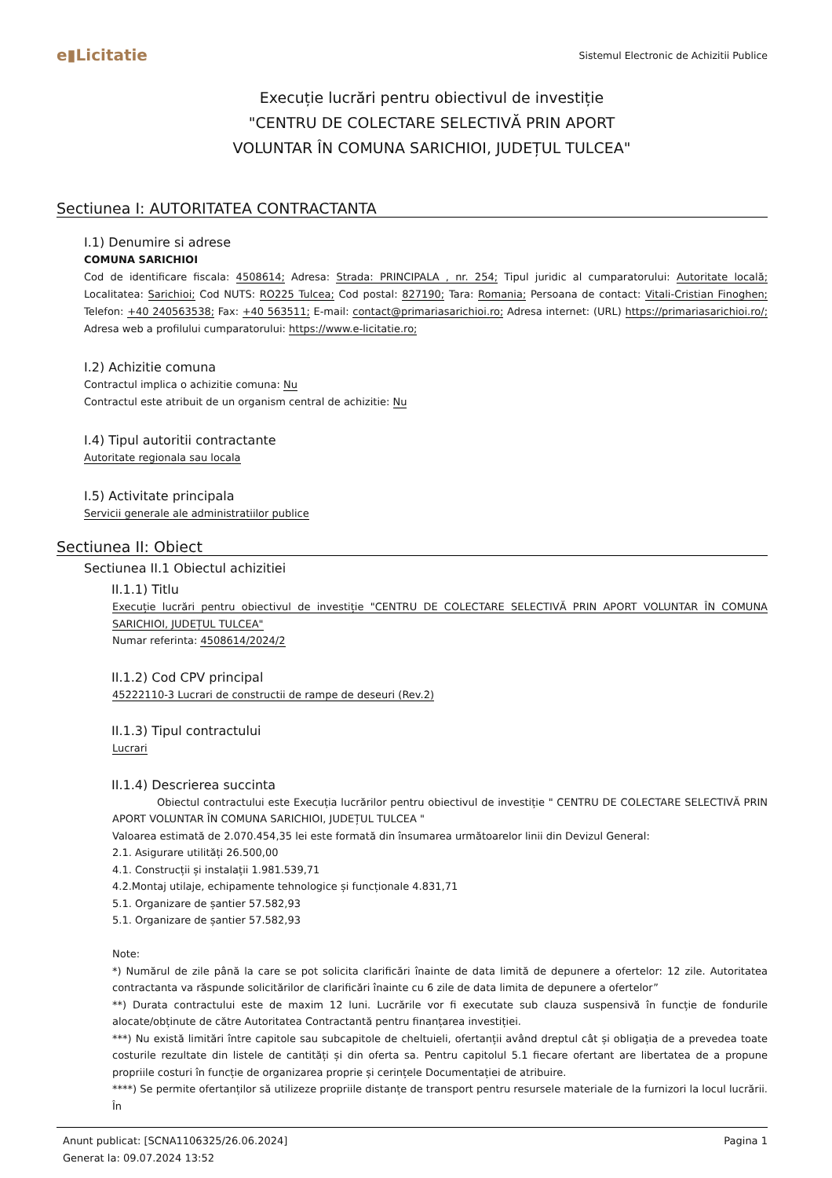e▮Licitatie Sistemul Electronic de Achizitii Publice
Execuție lucrări pentru obiectivul de investiție "CENTRU DE COLECTARE SELECTIVĂ PRIN APORT VOLUNTAR ÎN COMUNA SARICHIOI, JUDEȚUL TULCEA"
Sectiunea I: AUTORITATEA CONTRACTANTA
I.1) Denumire si adrese
COMUNA SARICHIOI
Cod de identificare fiscala: 4508614; Adresa: Strada: PRINCIPALA , nr. 254; Tipul juridic al cumparatorului: Autoritate locală; Localitatea: Sarichioi; Cod NUTS: RO225 Tulcea; Cod postal: 827190; Tara: Romania; Persoana de contact: Vitali-Cristian Finoghen; Telefon: +40 240563538; Fax: +40 563511; E-mail: contact@primariasarichioi.ro; Adresa internet: (URL) https://primariasarichioi.ro/; Adresa web a profilului cumparatorului: https://www.e-licitatie.ro;
I.2) Achizitie comuna
Contractul implica o achizitie comuna: Nu
Contractul este atribuit de un organism central de achizitie: Nu
I.4) Tipul autoritii contractante
Autoritate regionala sau locala
I.5) Activitate principala
Servicii generale ale administratiilor publice
Sectiunea II: Obiect
Sectiunea II.1 Obiectul achizitiei
II.1.1) Titlu
Execuție lucrări pentru obiectivul de investiție "CENTRU DE COLECTARE SELECTIVĂ PRIN APORT VOLUNTAR ÎN COMUNA SARICHIOI, JUDEȚUL TULCEA"
Numar referinta: 4508614/2024/2
II.1.2) Cod CPV principal
45222110-3 Lucrari de constructii de rampe de deseuri (Rev.2)
II.1.3) Tipul contractului
Lucrari
II.1.4) Descrierea succinta
Obiectul contractului este Execuția lucrărilor pentru obiectivul de investiție " CENTRU DE COLECTARE SELECTIVĂ PRIN APORT VOLUNTAR ÎN COMUNA SARICHIOI, JUDEȚUL TULCEA "
Valoarea estimată de 2.070.454,35 lei este formată din însumarea următoarelor linii din Devizul General:
2.1. Asigurare utilități 26.500,00
4.1. Construcții și instalații 1.981.539,71
4.2.Montaj utilaje, echipamente tehnologice și funcționale 4.831,71
5.1. Organizare de șantier 57.582,93
5.1. Organizare de șantier 57.582,93
Note:
*) Numărul de zile până la care se pot solicita clarificări înainte de data limită de depunere a ofertelor: 12 zile. Autoritatea contractanta va răspunde solicitărilor de clarificări înainte cu 6 zile de data limita de depunere a ofertelor”
**) Durata contractului este de maxim 12 luni. Lucrările vor fi executate sub clauza suspensivă în funcție de fondurile alocate/obținute de către Autoritatea Contractantă pentru finanțarea investiției.
***) Nu există limitări între capitole sau subcapitole de cheltuieli, ofertanții având dreptul cât și obligația de a prevedea toate costurile rezultate din listele de cantități și din oferta sa. Pentru capitolul 5.1 fiecare ofertant are libertatea de a propune propriile costuri în funcție de organizarea proprie și cerințele Documentației de atribuire.
****) Se permite ofertanților să utilizeze propriile distanțe de transport pentru resursele materiale de la furnizori la locul lucrării. În
Anunt publicat: [SCNA1106325/26.06.2024]
Generat la: 09.07.2024 13:52 Pagina 1